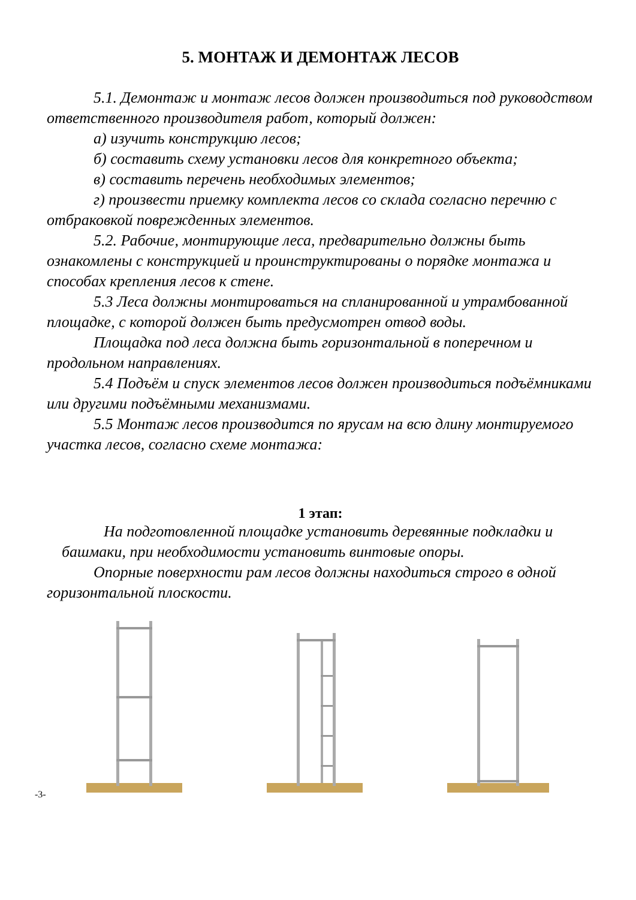5. МОНТАЖ И ДЕМОНТАЖ ЛЕСОВ
5.1. Демонтаж и монтаж лесов должен производиться под руководством ответственного производителя работ, который должен:
а) изучить конструкцию лесов;
б) составить схему установки лесов для конкретного объекта;
в) составить перечень необходимых элементов;
г) произвести приемку комплекта лесов со склада согласно перечню с отбраковкой поврежденных элементов.
5.2. Рабочие, монтирующие леса, предварительно должны быть ознакомлены с конструкцией и проинструктированы о порядке монтажа и способах крепления лесов к стене.
5.3 Леса должны монтироваться на спланированной и утрамбованной площадке, с которой должен быть предусмотрен отвод воды.
Площадка под леса должна быть горизонтальной в поперечном и продольном направлениях.
5.4 Подъём и спуск элементов лесов должен производиться подъёмниками или другими подъёмными механизмами.
5.5 Монтаж лесов производится по ярусам на всю длину монтируемого участка лесов, согласно схеме монтажа:
1 этап:
На подготовленной площадке установить деревянные подкладки и башмаки, при необходимости установить винтовые опоры.
Опорные поверхности рам лесов должны находиться строго в одной горизонтальной плоскости.
-3-